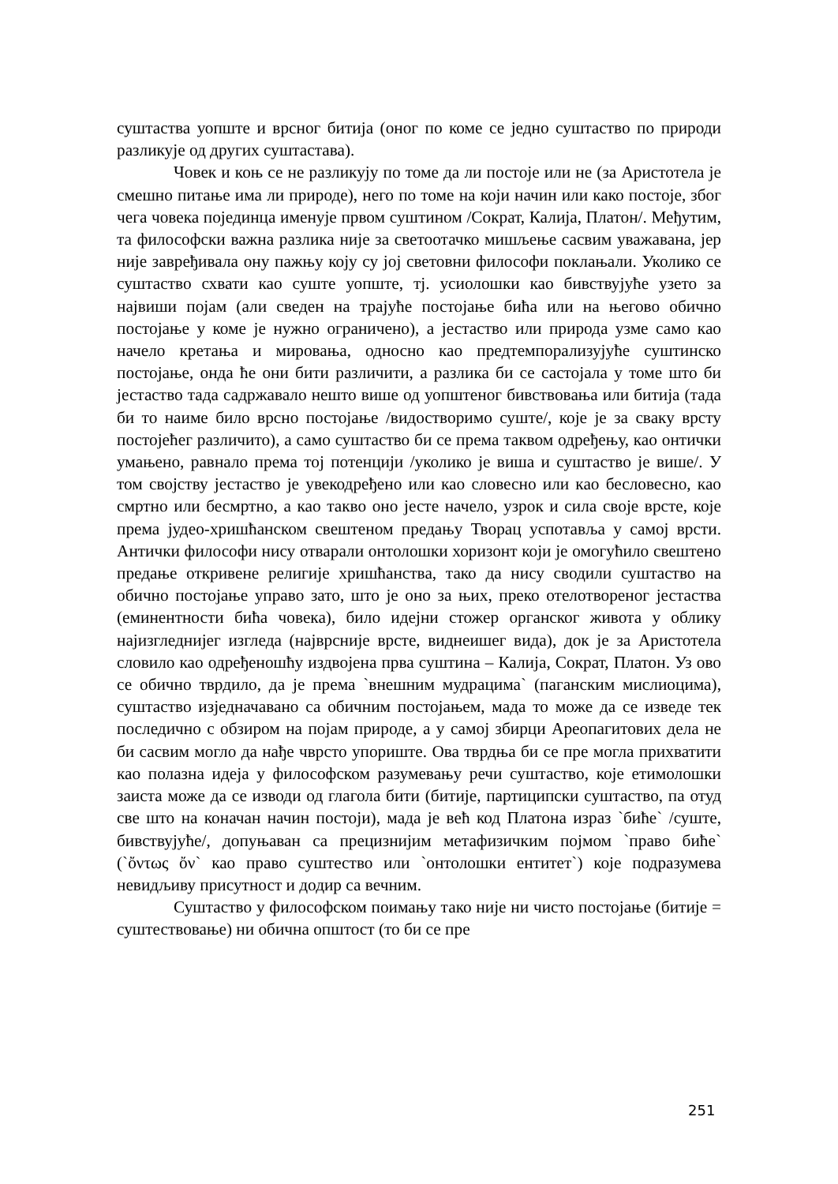суштаства уопште и врсног битија (оног по коме се једно суштаство по природи разликује од других суштастава).
Човек и коњ се не разликују по томе да ли постоје или не (за Аристотела је смешно питање има ли природе), него по томе на који начин или како постоје, због чега човека појединца именује првом суштином /Сократ, Калија, Платон/. Међутим, та философски важна разлика није за светоотачко мишљење сасвим уважавана, јер није завређивала ону пажњу коју су јој световни философи поклањали. Уколико се суштаство схвати као суште уопште, тј. усиолошки као бивствујуће узето за највиши појам (али сведен на трајуће постојање бића или на његово обично постојање у коме је нужно ограничено), а јестаство или природа узме само као начело кретања и мировања, односно као предтемпорализујуће суштинско постојање, онда ће они бити различити, а разлика би се састојала у томе што би јестаство тада садржавало нешто више од уопштеног бивствовања или битија (тада би то наиме било врсно постојање /видостворимо суште/, које је за сваку врсту постојећег различито), а само суштаство би се према таквом одређењу, као онтички умањено, равнало према тој потенцији /уколико је виша и суштаство је више/. У том својству јестаство је увекодређено или као словесно или као бесловесно, као смртно или бесмртно, а као такво оно јесте начело, узрок и сила своје врсте, које према јудео-хришћанском свештеном предању Творац успотавља у самој врсти. Антички философи нису отварали онтолошки хоризонт који је омогућило свештено предање откривене религије хришћанства, тако да нису сводили суштаство на обично постојање управо зато, што је оно за њих, преко отелотвореног јестаства (еминентности бића човека), било идејни стожер органског живота у облику најизгледнијег изгледа (најврсније врсте, виднеишег вида), док је за Аристотела словило као одређеношћу издвојена прва суштина – Калија, Сократ, Платон. Уз ово се обично тврдило, да је према `внешним мудрацима` (паганским мислиоцима), суштаство изједначавано са обичним постојањем, мада то може да се изведе тек последично с обзиром на појам природе, а у самој збирци Ареопагитових дела не би сасвим могло да нађе чврсто упориште. Ова тврдња би се пре могла прихватити као полазна идеја у философском разумевању речи суштаство, које етимолошки заиста може да се изводи од глагола бити (битије, партиципски суштаство, па отуд све што на коначан начин постоји), мада је већ код Платона израз `биће` /суште, бивствујуће/, допуњаван са прецизнијим метафизичким појмом `право биће` (`ὄντως ὄν` као право суштество или `онтолошки ентитет`) које подразумева невидљиву присутност и додир са вечним.
Суштаство у философском поимању тако није ни чисто постојање (битије = суштествовање) ни обична општост (то би се пре
251